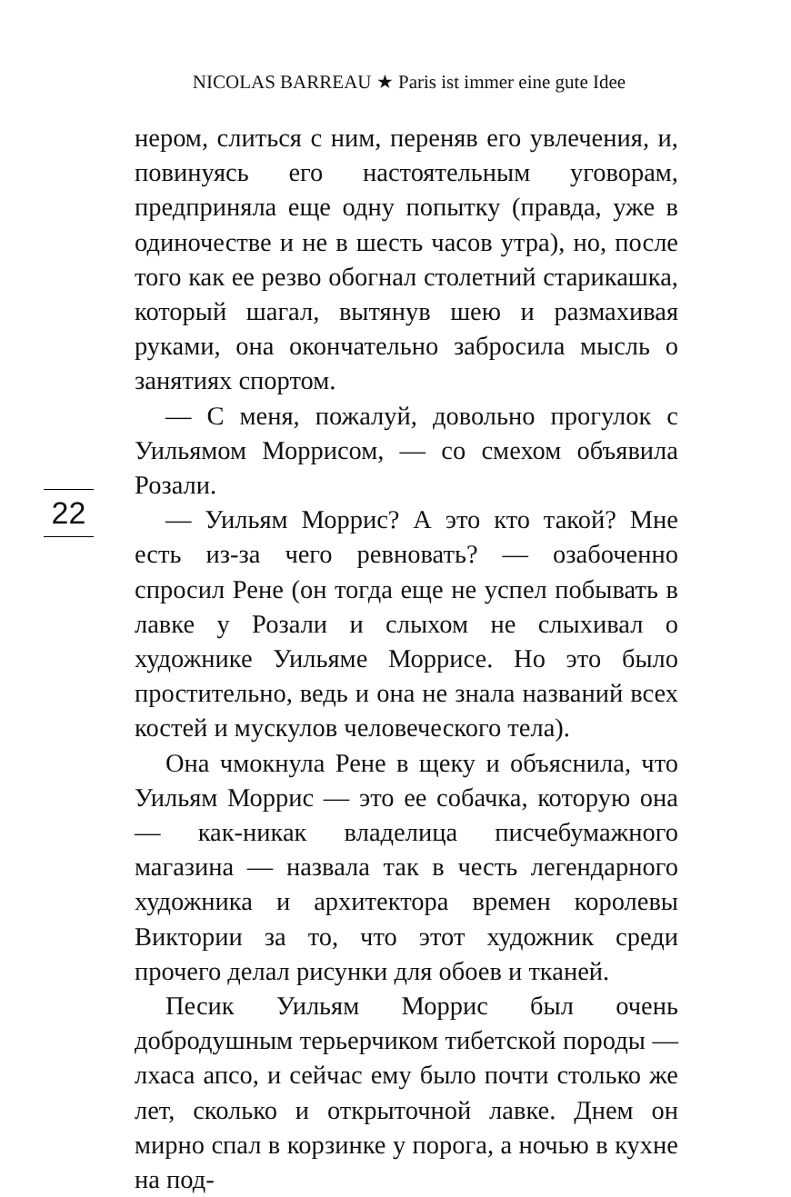NICOLAS BARREAU ★ Paris ist immer eine gute Idee
22
нером, слиться с ним, переняв его увлечения, и, повинуясь его настоятельным уговорам, предприняла еще одну попытку (правда, уже в одиночестве и не в шесть часов утра), но, после того как ее резво обогнал столетний старикашка, который шагал, вытянув шею и размахивая руками, она окончательно забросила мысль о занятиях спортом.
— С меня, пожалуй, довольно прогулок с Уильямом Моррисом, — со смехом объявила Розали.
— Уильям Моррис? А это кто такой? Мне есть из-за чего ревновать? — озабоченно спросил Рене (он тогда еще не успел побывать в лавке у Розали и слыхом не слыхивал о художнике Уильяме Моррисе. Но это было простительно, ведь и она не знала названий всех костей и мускулов человеческого тела).
Она чмокнула Рене в щеку и объяснила, что Уильям Моррис — это ее собачка, которую она — как-никак владелица писчебумажного магазина — назвала так в честь легендарного художника и архитектора времен королевы Виктории за то, что этот художник среди прочего делал рисунки для обоев и тканей.
Песик Уильям Моррис был очень добродушным терьерчиком тибетской породы — лхаса апсо, и сейчас ему было почти столько же лет, сколько и открыточной лавке. Днем он мирно спал в корзинке у порога, а ночью в кухне на под-